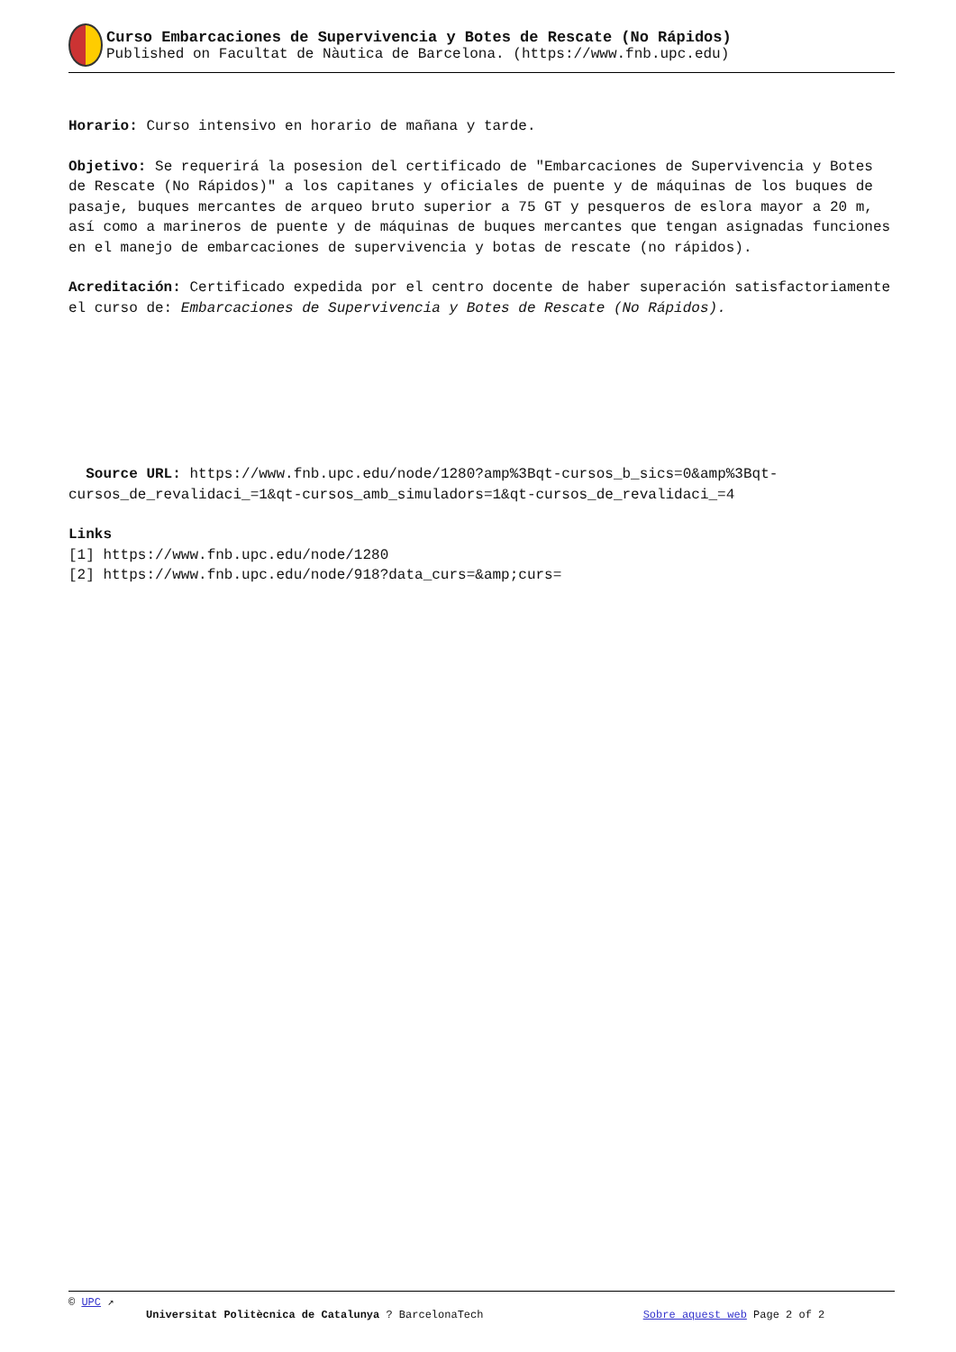Curso Embarcaciones de Supervivencia y Botes de Rescate (No Rápidos)
Published on Facultat de Nàutica de Barcelona. (https://www.fnb.upc.edu)
Horario: Curso intensivo en horario de mañana y tarde.
Objetivo: Se requerirá la posesion del certificado de "Embarcaciones de Supervivencia y Botes de Rescate (No Rápidos)" a los capitanes y oficiales de puente y de máquinas de los buques de pasaje, buques mercantes de arqueo bruto superior a 75 GT y pesqueros de eslora mayor a 20 m, así como a marineros de puente y de máquinas de buques mercantes que tengan asignadas funciones en el manejo de embarcaciones de supervivencia y botas de rescate (no rápidos).
Acreditación: Certificado expedida por el centro docente de haber superación satisfactoriamente el curso de: Embarcaciones de Supervivencia y Botes de Rescate (No Rápidos).
Source URL: https://www.fnb.upc.edu/node/1280?amp%3Bqt-cursos_b_sics=0&amp%3Bqt-cursos_de_revalidaci_=1&qt-cursos_amb_simuladors=1&qt-cursos_de_revalidaci_=4
Links
[1] https://www.fnb.upc.edu/node/1280
[2] https://www.fnb.upc.edu/node/918?data_curs=&amp;curs=
© UPC ↗
Universitat Politècnica de Catalunya ? BarcelonaTech Sobre aquest web Page 2 of 2